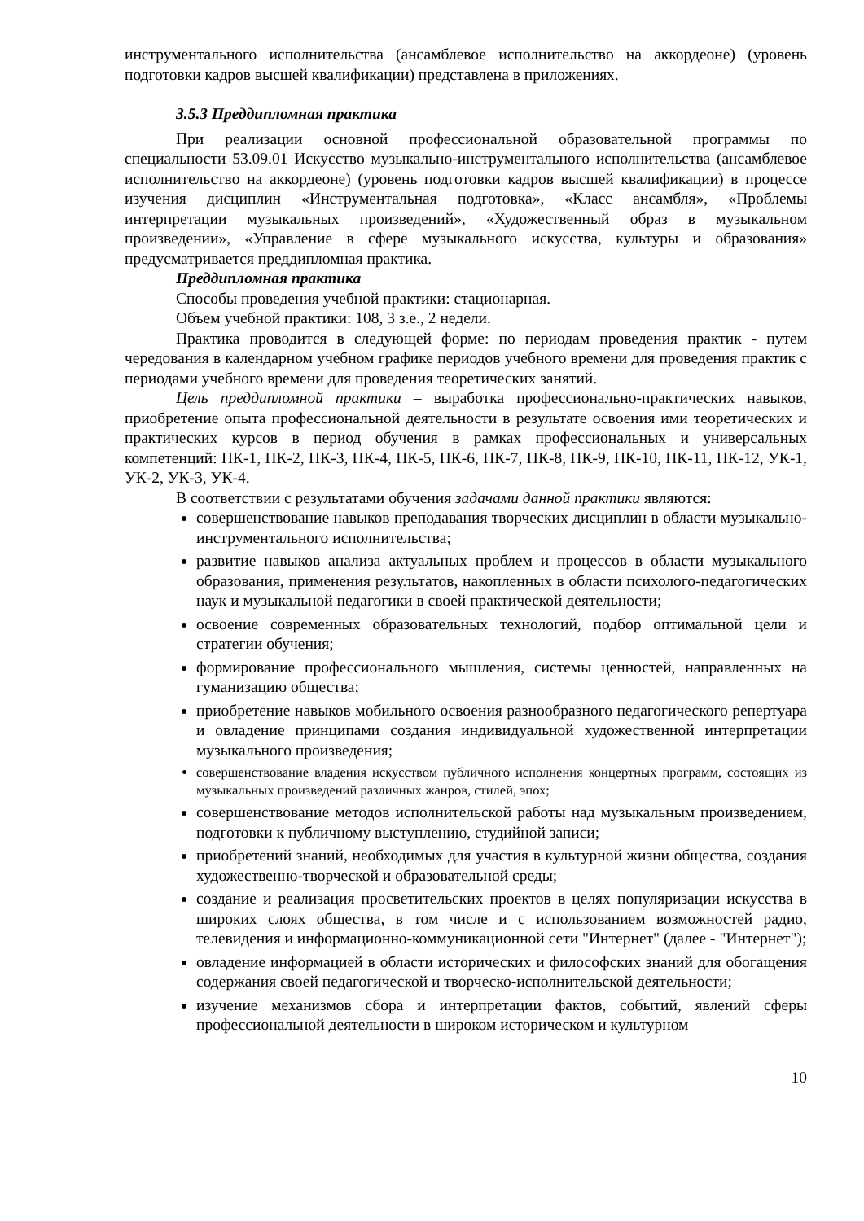инструментального исполнительства (ансамблевое исполнительство на аккордеоне) (уровень подготовки кадров высшей квалификации) представлена в приложениях.
3.5.3 Преддипломная практика
При реализации основной профессиональной образовательной программы по специальности 53.09.01 Искусство музыкально-инструментального исполнительства (ансамблевое исполнительство на аккордеоне) (уровень подготовки кадров высшей квалификации) в процессе изучения дисциплин «Инструментальная подготовка», «Класс ансамбля», «Проблемы интерпретации музыкальных произведений», «Художественный образ в музыкальном произведении», «Управление в сфере музыкального искусства, культуры и образования» предусматривается преддипломная практика.
Преддипломная практика
Способы проведения учебной практики: стационарная.
Объем учебной практики: 108, 3 з.е., 2 недели.
Практика проводится в следующей форме: по периодам проведения практик - путем чередования в календарном учебном графике периодов учебного времени для проведения практик с периодами учебного времени для проведения теоретических занятий.
Цель преддипломной практики – выработка профессионально-практических навыков, приобретение опыта профессиональной деятельности в результате освоения ими теоретических и практических курсов в период обучения в рамках профессиональных и универсальных компетенций: ПК-1, ПК-2, ПК-3, ПК-4, ПК-5, ПК-6, ПК-7, ПК-8, ПК-9, ПК-10, ПК-11, ПК-12, УК-1, УК-2, УК-3, УК-4.
В соответствии с результатами обучения задачами данной практики являются:
совершенствование навыков преподавания творческих дисциплин в области музыкально-инструментального исполнительства;
развитие навыков анализа актуальных проблем и процессов в области музыкального образования, применения результатов, накопленных в области психолого-педагогических наук и музыкальной педагогики в своей практической деятельности;
освоение современных образовательных технологий, подбор оптимальной цели и стратегии обучения;
формирование профессионального мышления, системы ценностей, направленных на гуманизацию общества;
приобретение навыков мобильного освоения разнообразного педагогического репертуара и овладение принципами создания индивидуальной художественной интерпретации музыкального произведения;
совершенствование владения искусством публичного исполнения концертных программ, состоящих из музыкальных произведений различных жанров, стилей, эпох;
совершенствование методов исполнительской работы над музыкальным произведением, подготовки к публичному выступлению, студийной записи;
приобретений знаний, необходимых для участия в культурной жизни общества, создания художественно-творческой и образовательной среды;
создание и реализация просветительских проектов в целях популяризации искусства в широких слоях общества, в том числе и с использованием возможностей радио, телевидения и информационно-коммуникационной сети "Интернет" (далее - "Интернет");
овладение информацией в области исторических и философских знаний для обогащения содержания своей педагогической и творческо-исполнительской деятельности;
изучение механизмов сбора и интерпретации фактов, событий, явлений сферы профессиональной деятельности в широком историческом и культурном
10